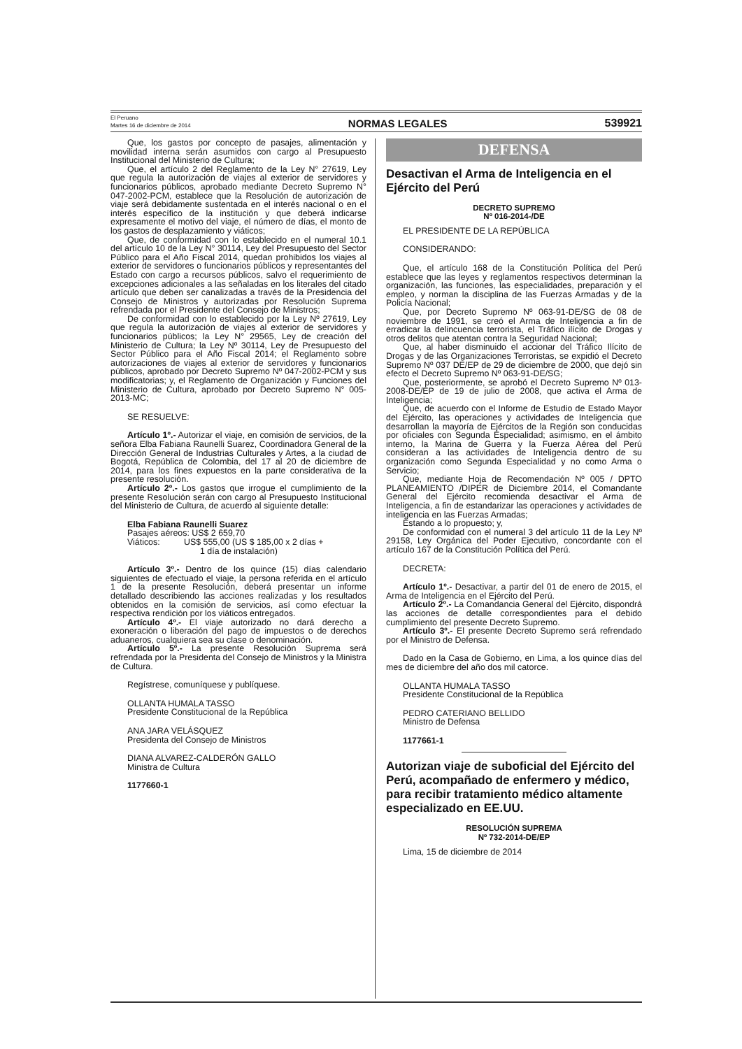El Peruano
Martes 16 de diciembre de 2014
NORMAS LEGALES
539921
Que, los gastos por concepto de pasajes, alimentación y movilidad interna serán asumidos con cargo al Presupuesto Institucional del Ministerio de Cultura;
Que, el artículo 2 del Reglamento de la Ley N° 27619, Ley que regula la autorización de viajes al exterior de servidores y funcionarios públicos, aprobado mediante Decreto Supremo N° 047-2002-PCM, establece que la Resolución de autorización de viaje será debidamente sustentada en el interés nacional o en el interés específico de la institución y que deberá indicarse expresamente el motivo del viaje, el número de días, el monto de los gastos de desplazamiento y viáticos;
Que, de conformidad con lo establecido en el numeral 10.1 del artículo 10 de la Ley N° 30114, Ley del Presupuesto del Sector Público para el Año Fiscal 2014, quedan prohibidos los viajes al exterior de servidores o funcionarios públicos y representantes del Estado con cargo a recursos públicos, salvo el requerimiento de excepciones adicionales a las señaladas en los literales del citado artículo que deben ser canalizadas a través de la Presidencia del Consejo de Ministros y autorizadas por Resolución Suprema refrendada por el Presidente del Consejo de Ministros;
De conformidad con lo establecido por la Ley Nº 27619, Ley que regula la autorización de viajes al exterior de servidores y funcionarios públicos; la Ley N° 29565, Ley de creación del Ministerio de Cultura; la Ley Nº 30114, Ley de Presupuesto del Sector Público para el Año Fiscal 2014; el Reglamento sobre autorizaciones de viajes al exterior de servidores y funcionarios públicos, aprobado por Decreto Supremo Nº 047-2002-PCM y sus modificatorias; y, el Reglamento de Organización y Funciones del Ministerio de Cultura, aprobado por Decreto Supremo N° 005-2013-MC;
SE RESUELVE:
Artículo 1º.- Autorizar el viaje, en comisión de servicios, de la señora Elba Fabiana Raunelli Suarez, Coordinadora General de la Dirección General de Industrias Culturales y Artes, a la ciudad de Bogotá, República de Colombia, del 17 al 20 de diciembre de 2014, para los fines expuestos en la parte considerativa de la presente resolución.
Artículo 2º.- Los gastos que irrogue el cumplimiento de la presente Resolución serán con cargo al Presupuesto Institucional del Ministerio de Cultura, de acuerdo al siguiente detalle:
Elba Fabiana Raunelli Suarez
Pasajes aéreos: US$ 2 659,70
Viáticos: US$ 555,00 (US $ 185,00 x 2 días +
1 día de instalación)
Artículo 3º.- Dentro de los quince (15) días calendario siguientes de efectuado el viaje, la persona referida en el artículo 1 de la presente Resolución, deberá presentar un informe detallado describiendo las acciones realizadas y los resultados obtenidos en la comisión de servicios, así como efectuar la respectiva rendición por los viáticos entregados.
Artículo 4º.- El viaje autorizado no dará derecho a exoneración o liberación del pago de impuestos o de derechos aduaneros, cualquiera sea su clase o denominación.
Artículo 5º.- La presente Resolución Suprema será refrendada por la Presidenta del Consejo de Ministros y la Ministra de Cultura.
Regístrese, comuníquese y publíquese.
OLLANTA HUMALA TASSO
Presidente Constitucional de la República
ANA JARA VELÁSQUEZ
Presidenta del Consejo de Ministros
DIANA ALVAREZ-CALDERÓN GALLO
Ministra de Cultura
1177660-1
DEFENSA
Desactivan el Arma de Inteligencia en el Ejército del Perú
DECRETO SUPREMO
Nº 016-2014-/DE
EL PRESIDENTE DE LA REPÚBLICA
CONSIDERANDO:
Que, el artículo 168 de la Constitución Política del Perú establece que las leyes y reglamentos respectivos determinan la organización, las funciones, las especialidades, preparación y el empleo, y norman la disciplina de las Fuerzas Armadas y de la Policía Nacional;
Que, por Decreto Supremo Nº 063-91-DE/SG de 08 de noviembre de 1991, se creó el Arma de Inteligencia a fin de erradicar la delincuencia terrorista, el Tráfico ilícito de Drogas y otros delitos que atentan contra la Seguridad Nacional;
Que, al haber disminuido el accionar del Tráfico Ilícito de Drogas y de las Organizaciones Terroristas, se expidió el Decreto Supremo Nº 037 DE/EP de 29 de diciembre de 2000, que dejó sin efecto el Decreto Supremo Nº 063-91-DE/SG;
Que, posteriormente, se aprobó el Decreto Supremo Nº 013-2008-DE/EP de 19 de julio de 2008, que activa el Arma de Inteligencia;
Que, de acuerdo con el Informe de Estudio de Estado Mayor del Ejército, las operaciones y actividades de Inteligencia que desarrollan la mayoría de Ejércitos de la Región son conducidas por oficiales con Segunda Especialidad; asimismo, en el ámbito interno, la Marina de Guerra y la Fuerza Aérea del Perú consideran a las actividades de Inteligencia dentro de su organización como Segunda Especialidad y no como Arma o Servicio;
Que, mediante Hoja de Recomendación Nº 005 / DPTO PLANEAMIENTO /DIPER de Diciembre 2014, el Comandante General del Ejército recomienda desactivar el Arma de Inteligencia, a fin de estandarizar las operaciones y actividades de inteligencia en las Fuerzas Armadas;
Estando a lo propuesto; y,
De conformidad con el numeral 3 del artículo 11 de la Ley Nº 29158, Ley Orgánica del Poder Ejecutivo, concordante con el artículo 167 de la Constitución Política del Perú.
DECRETA:
Artículo 1º.- Desactivar, a partir del 01 de enero de 2015, el Arma de Inteligencia en el Ejército del Perú.
Artículo 2º.- La Comandancia General del Ejército, dispondrá las acciones de detalle correspondientes para el debido cumplimiento del presente Decreto Supremo.
Artículo 3º.- El presente Decreto Supremo será refrendado por el Ministro de Defensa.
Dado en la Casa de Gobierno, en Lima, a los quince días del mes de diciembre del año dos mil catorce.
OLLANTA HUMALA TASSO
Presidente Constitucional de la República
PEDRO CATERIANO BELLIDO
Ministro de Defensa
1177661-1
Autorizan viaje de suboficial del Ejército del Perú, acompañado de enfermero y médico, para recibir tratamiento médico altamente especializado en EE.UU.
RESOLUCIÓN SUPREMA
Nº 732-2014-DE/EP
Lima, 15 de diciembre de 2014